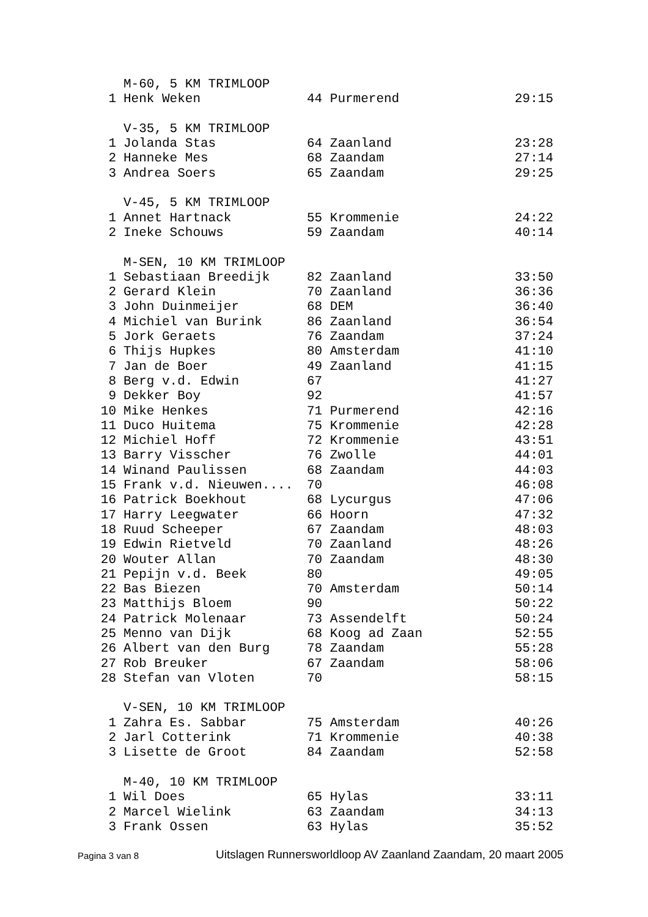| | M-60, 5 KM TRIMLOOP | | |
| 1 | Henk Weken | 44 Purmerend | 29:15 |
| | V-35, 5 KM TRIMLOOP | | |
| 1 | Jolanda Stas | 64 Zaanland | 23:28 |
| 2 | Hanneke Mes | 68 Zaandam | 27:14 |
| 3 | Andrea Soers | 65 Zaandam | 29:25 |
| | V-45, 5 KM TRIMLOOP | | |
| 1 | Annet Hartnack | 55 Krommenie | 24:22 |
| 2 | Ineke Schouws | 59 Zaandam | 40:14 |
| | M-SEN, 10 KM TRIMLOOP | | |
| 1 | Sebastiaan Breedijk | 82 Zaanland | 33:50 |
| 2 | Gerard Klein | 70 Zaanland | 36:36 |
| 3 | John Duinmeijer | 68 DEM | 36:40 |
| 4 | Michiel van Burink | 86 Zaanland | 36:54 |
| 5 | Jork Geraets | 76 Zaandam | 37:24 |
| 6 | Thijs Hupkes | 80 Amsterdam | 41:10 |
| 7 | Jan de Boer | 49 Zaanland | 41:15 |
| 8 | Berg v.d. Edwin | 67 | 41:27 |
| 9 | Dekker Boy | 92 | 41:57 |
| 10 | Mike Henkes | 71 Purmerend | 42:16 |
| 11 | Duco Huitema | 75 Krommenie | 42:28 |
| 12 | Michiel Hoff | 72 Krommenie | 43:51 |
| 13 | Barry Visscher | 76 Zwolle | 44:01 |
| 14 | Winand Paulissen | 68 Zaandam | 44:03 |
| 15 | Frank v.d. Nieuwen.... | 70 | 46:08 |
| 16 | Patrick Boekhout | 68 Lycurgus | 47:06 |
| 17 | Harry Leegwater | 66 Hoorn | 47:32 |
| 18 | Ruud Scheeper | 67 Zaandam | 48:03 |
| 19 | Edwin Rietveld | 70 Zaanland | 48:26 |
| 20 | Wouter Allan | 70 Zaandam | 48:30 |
| 21 | Pepijn v.d. Beek | 80 | 49:05 |
| 22 | Bas Biezen | 70 Amsterdam | 50:14 |
| 23 | Matthijs Bloem | 90 | 50:22 |
| 24 | Patrick Molenaar | 73 Assendelft | 50:24 |
| 25 | Menno van Dijk | 68 Koog ad Zaan | 52:55 |
| 26 | Albert van den Burg | 78 Zaandam | 55:28 |
| 27 | Rob Breuker | 67 Zaandam | 58:06 |
| 28 | Stefan van Vloten | 70 | 58:15 |
| | V-SEN, 10 KM TRIMLOOP | | |
| 1 | Zahra Es. Sabbar | 75 Amsterdam | 40:26 |
| 2 | Jarl Cotterink | 71 Krommenie | 40:38 |
| 3 | Lisette de Groot | 84 Zaandam | 52:58 |
| | M-40, 10 KM TRIMLOOP | | |
| 1 | Wil Does | 65 Hylas | 33:11 |
| 2 | Marcel Wielink | 63 Zaandam | 34:13 |
| 3 | Frank Ossen | 63 Hylas | 35:52 |
Pagina 3 van 8
Uitslagen Runnersworldloop AV Zaanland Zaandam, 20 maart 2005